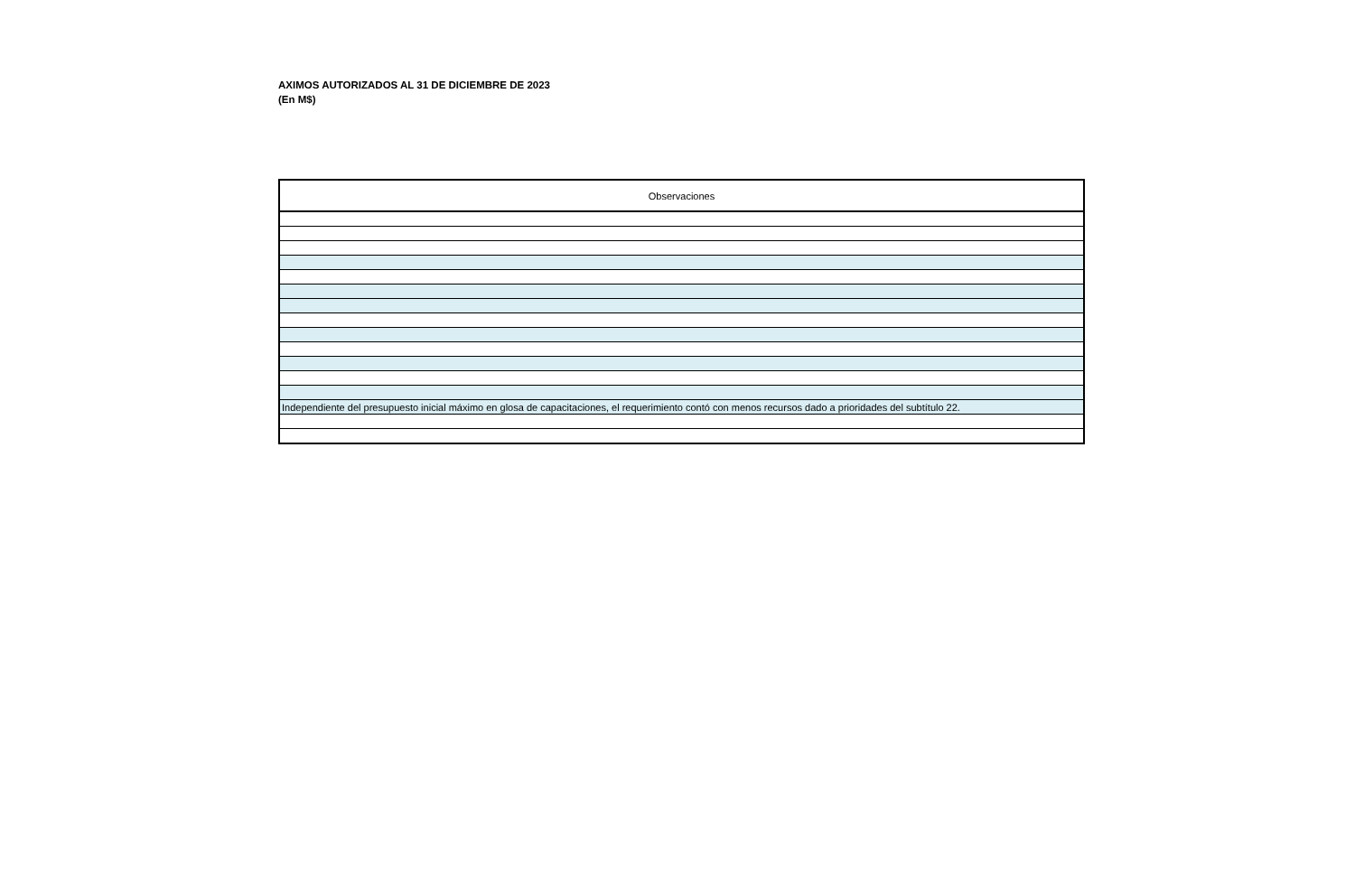AXIMOS AUTORIZADOS AL 31 DE DICIEMBRE DE 2023
(En M$)
| Observaciones |
| --- |
| Independiente del presupuesto inicial máximo en glosa de capacitaciones, el requerimiento contó con menos recursos dado a prioridades del subtítulo 22. |